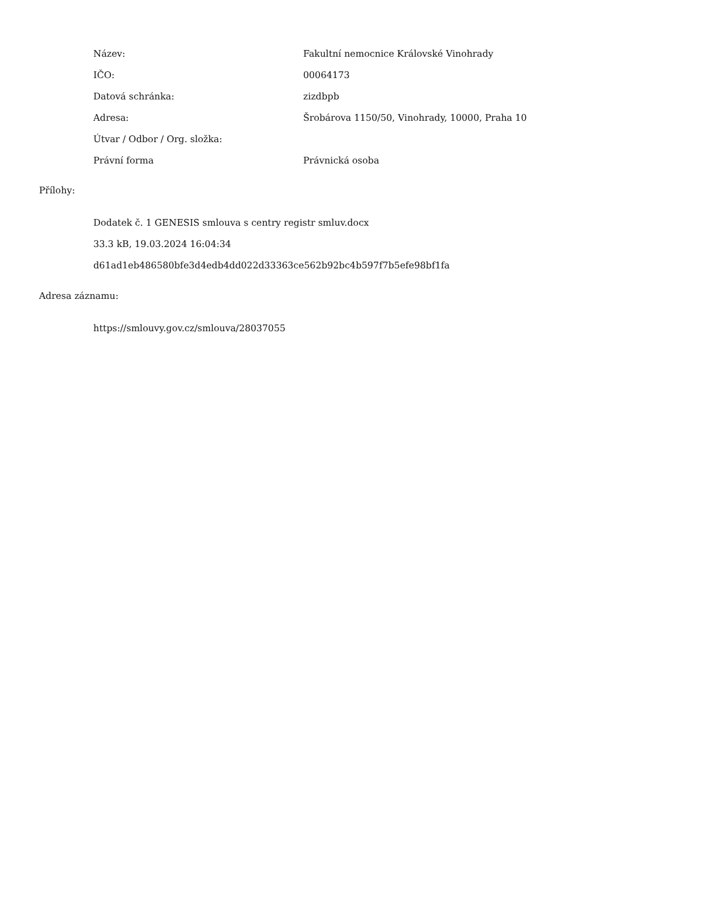| Název: | Fakultní nemocnice Královské Vinohrady |
| IČO: | 00064173 |
| Datová schránka: | zizdbpb |
| Adresa: | Šrobárova 1150/50, Vinohrady, 10000, Praha 10 |
| Útvar / Odbor / Org. složka: | |
| Právní forma | Právnická osoba |
Přílohy:
Dodatek č. 1 GENESIS smlouva s centry registr smluv.docx
33.3 kB, 19.03.2024 16:04:34
d61ad1eb486580bfe3d4edb4dd022d33363ce562b92bc4b597f7b5efe98bf1fa
Adresa záznamu:
https://smlouvy.gov.cz/smlouva/28037055